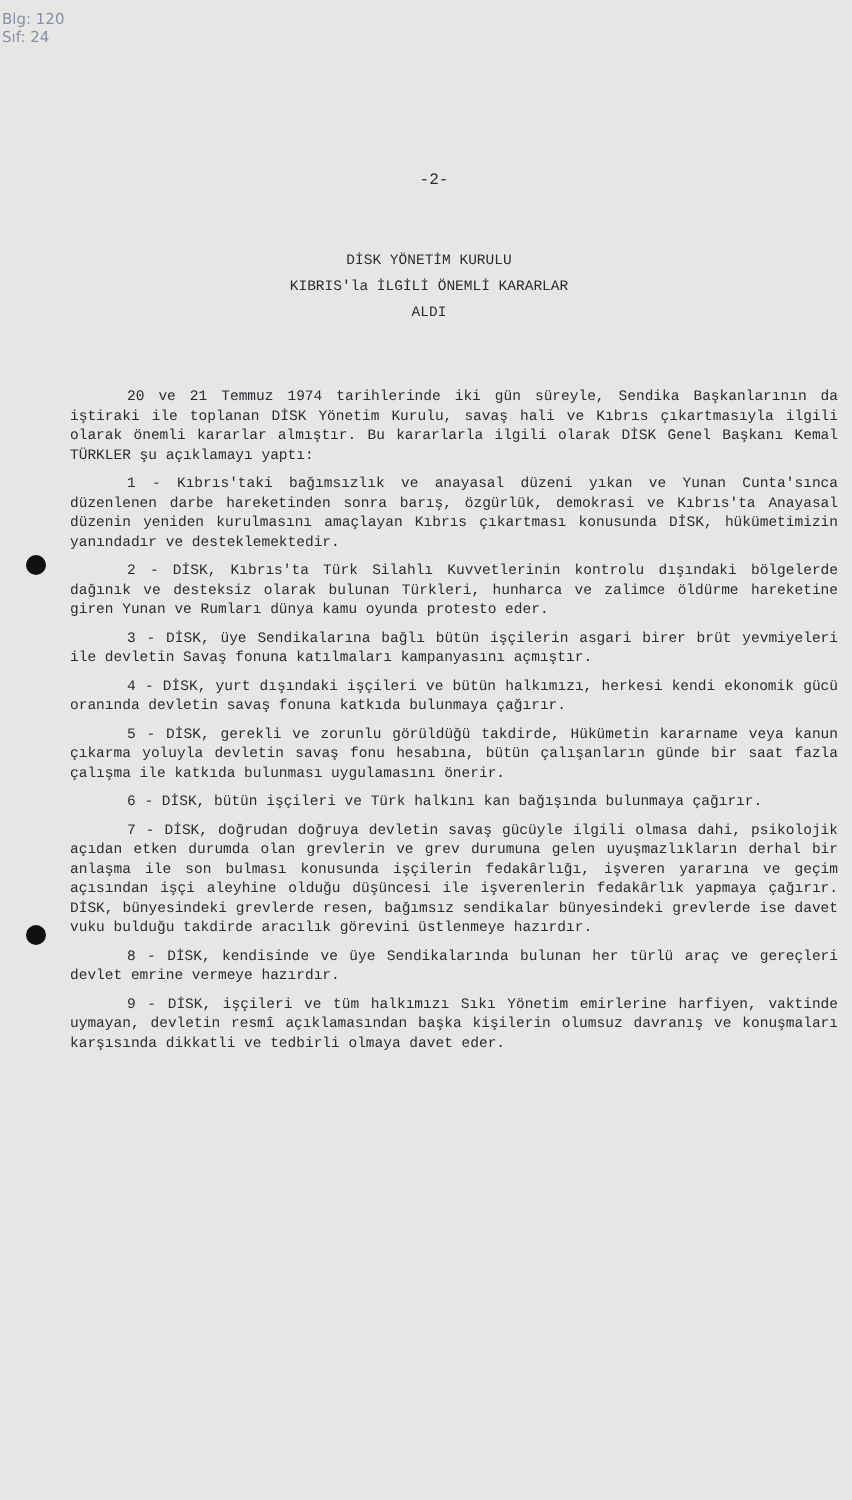Blg: 120
Sıf: 24
-2-
DİSK YÖNETİM KURULU
KIBRIS'la İLGİLİ ÖNEMLİ KARARLAR
ALDI
20 ve 21 Temmuz 1974 tarihlerinde iki gün süreyle, Sendika Başkanlarının da iştiraki ile toplanan DİSK Yönetim Kurulu, savaş hali ve Kıbrıs çıkartmasıyla ilgili olarak önemli kararlar almıştır. Bu kararlarla ilgili olarak DİSK Genel Başkanı Kemal TÜRKLER şu açıklamayı yaptı:
1 - Kıbrıs'taki bağımsızlık ve anayasal düzeni yıkan ve Yunan Cunta'sınca düzenlenen darbe hareketinden sonra barış, özgürlük, demokrasi ve Kıbrıs'ta Anayasal düzenin yeniden kurulmasını amaçlayan Kıbrıs çıkartması konusunda DİSK, hükümetimizin yanındadır ve desteklemektedir.
2 - DİSK, Kıbrıs'ta Türk Silahlı Kuvvetlerinin kontrolu dışındaki bölgelerde dağınık ve desteksiz olarak bulunan Türkleri, hunharca ve zalimce öldürme hareketine giren Yunan ve Rumları dünya kamu oyunda protesto eder.
3 - DİSK, üye Sendikalarına bağlı bütün işçilerin asgari birer brüt yevmiyeleri ile devletin Savaş fonuna katılmaları kampanyasını açmıştır.
4 - DİSK, yurt dışındaki işçileri ve bütün halkımızı, herkesi kendi ekonomik gücü oranında devletin savaş fonuna katkıda bulunmaya çağırır.
5 - DİSK, gerekli ve zorunlu görüldüğü takdirde, Hükümetin kararname veya kanun çıkarma yoluyla devletin savaş fonu hesabına, bütün çalışanların günde bir saat fazla çalışma ile katkıda bulunması uygulamasını önerir.
6 - DİSK, bütün işçileri ve Türk halkını kan bağışında bulunmaya çağırır.
7 - DİSK, doğrudan doğruya devletin savaş gücüyle ilgili olmasa dahi, psikolojik açıdan etken durumda olan grevlerin ve grev durumuna gelen uyuşmazlıkların derhal bir anlaşma ile son bulması konusunda işçilerin fedakârlığı, işveren yararına ve geçim açısından işçi aleyhine olduğu düşüncesi ile işverenlerin fedakârlık yapmaya çağırır. DİSK, bünyesindeki grevlerde resen, bağımsız sendikalar bünyesindeki grevlerde ise davet vuku bulduğu takdirde aracılık görevini üstlenmeye hazırdır.
8 - DİSK, kendisinde ve üye Sendikalarında bulunan her türlü araç ve gereçleri devlet emrine vermeye hazırdır.
9 - DİSK, işçileri ve tüm halkımızı Sıkı Yönetim emirlerine harfiyen, vaktinde uymayan, devletin resmî açıklamasından başka kişilerin olumsuz davranış ve konuşmaları karşısında dikkatli ve tedbirli olmaya davet eder.